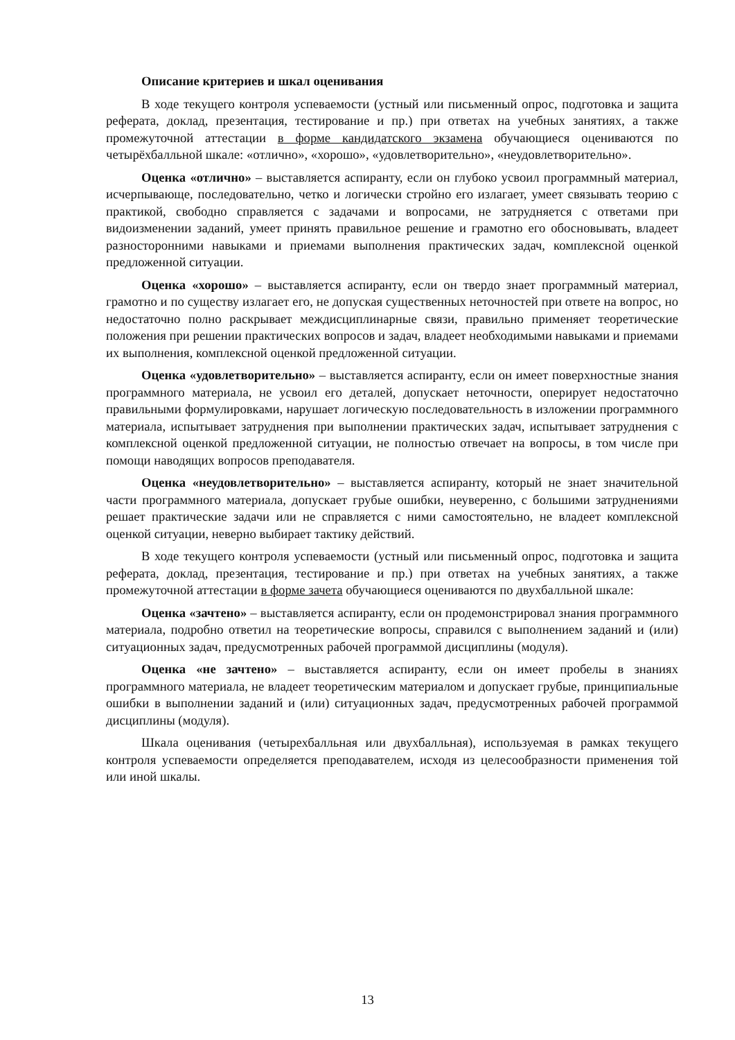Описание критериев и шкал оценивания
В ходе текущего контроля успеваемости (устный или письменный опрос, подготовка и защита реферата, доклад, презентация, тестирование и пр.) при ответах на учебных занятиях, а также промежуточной аттестации в форме кандидатского экзамена обучающиеся оцениваются по четырёхбалльной шкале: «отлично», «хорошо», «удовлетворительно», «неудовлетворительно».
Оценка «отлично» – выставляется аспиранту, если он глубоко усвоил программный материал, исчерпывающе, последовательно, четко и логически стройно его излагает, умеет связывать теорию с практикой, свободно справляется с задачами и вопросами, не затрудняется с ответами при видоизменении заданий, умеет принять правильное решение и грамотно его обосновывать, владеет разносторонними навыками и приемами выполнения практических задач, комплексной оценкой предложенной ситуации.
Оценка «хорошо» – выставляется аспиранту, если он твердо знает программный материал, грамотно и по существу излагает его, не допуская существенных неточностей при ответе на вопрос, но недостаточно полно раскрывает междисциплинарные связи, правильно применяет теоретические положения при решении практических вопросов и задач, владеет необходимыми навыками и приемами их выполнения, комплексной оценкой предложенной ситуации.
Оценка «удовлетворительно» – выставляется аспиранту, если он имеет поверхностные знания программного материала, не усвоил его деталей, допускает неточности, оперирует недостаточно правильными формулировками, нарушает логическую последовательность в изложении программного материала, испытывает затруднения при выполнении практических задач, испытывает затруднения с комплексной оценкой предложенной ситуации, не полностью отвечает на вопросы, в том числе при помощи наводящих вопросов преподавателя.
Оценка «неудовлетворительно» – выставляется аспиранту, который не знает значительной части программного материала, допускает грубые ошибки, неуверенно, с большими затруднениями решает практические задачи или не справляется с ними самостоятельно, не владеет комплексной оценкой ситуации, неверно выбирает тактику действий.
В ходе текущего контроля успеваемости (устный или письменный опрос, подготовка и защита реферата, доклад, презентация, тестирование и пр.) при ответах на учебных занятиях, а также промежуточной аттестации в форме зачета обучающиеся оцениваются по двухбалльной шкале:
Оценка «зачтено» – выставляется аспиранту, если он продемонстрировал знания программного материала, подробно ответил на теоретические вопросы, справился с выполнением заданий и (или) ситуационных задач, предусмотренных рабочей программой дисциплины (модуля).
Оценка «не зачтено» – выставляется аспиранту, если он имеет пробелы в знаниях программного материала, не владеет теоретическим материалом и допускает грубые, принципиальные ошибки в выполнении заданий и (или) ситуационных задач, предусмотренных рабочей программой дисциплины (модуля).
Шкала оценивания (четырехбалльная или двухбалльная), используемая в рамках текущего контроля успеваемости определяется преподавателем, исходя из целесообразности применения той или иной шкалы.
13